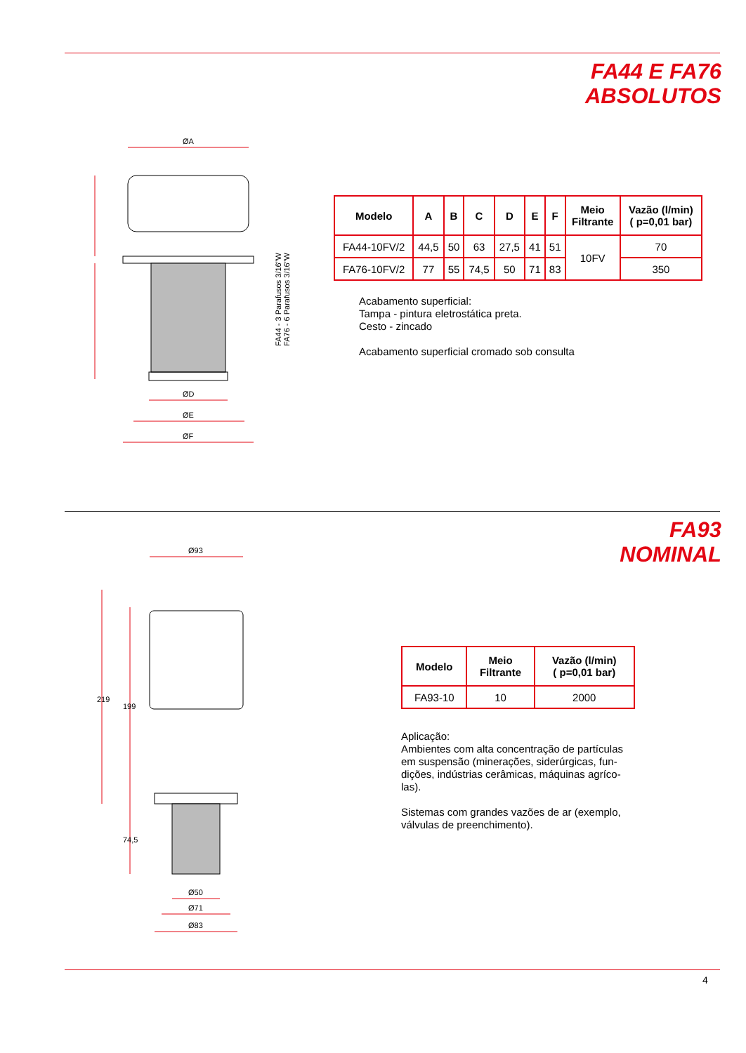FA44 E FA76
ABSOLUTOS
ØA
ØD
ØE
ØF
FA44 - 3 Parafusos 3/16"W
FA76 - 6 Parafusos 3/16"W
| Modelo | A | B | C | D | E | F | Meio Filtrante | Vazão (l/min) ( p=0,01 bar) |
| --- | --- | --- | --- | --- | --- | --- | --- | --- |
| FA44-10FV/2 | 44,5 | 50 | 63 | 27,5 | 41 | 51 | 10FV | 70 |
| FA76-10FV/2 | 77 | 55 | 74,5 | 50 | 71 | 83 | | 350 |
Acabamento superficial:
Tampa - pintura eletrostática preta.
Cesto - zincado
Acabamento superficial cromado sob consulta
FA93
NOMINAL
Ø93
219
199
74,5
Ø50
Ø71
Ø83
| Modelo | Meio Filtrante | Vazão (l/min) ( p=0,01 bar) |
| --- | --- | --- |
| FA93-10 | 10 | 2000 |
Aplicação:
Ambientes com alta concentração de partículas em suspensão (minerações, siderúrgicas, fun-dições, indústrias cerâmicas, máquinas agríco-las).
Sistemas com grandes vazões de ar (exemplo, válvulas de preenchimento).
4